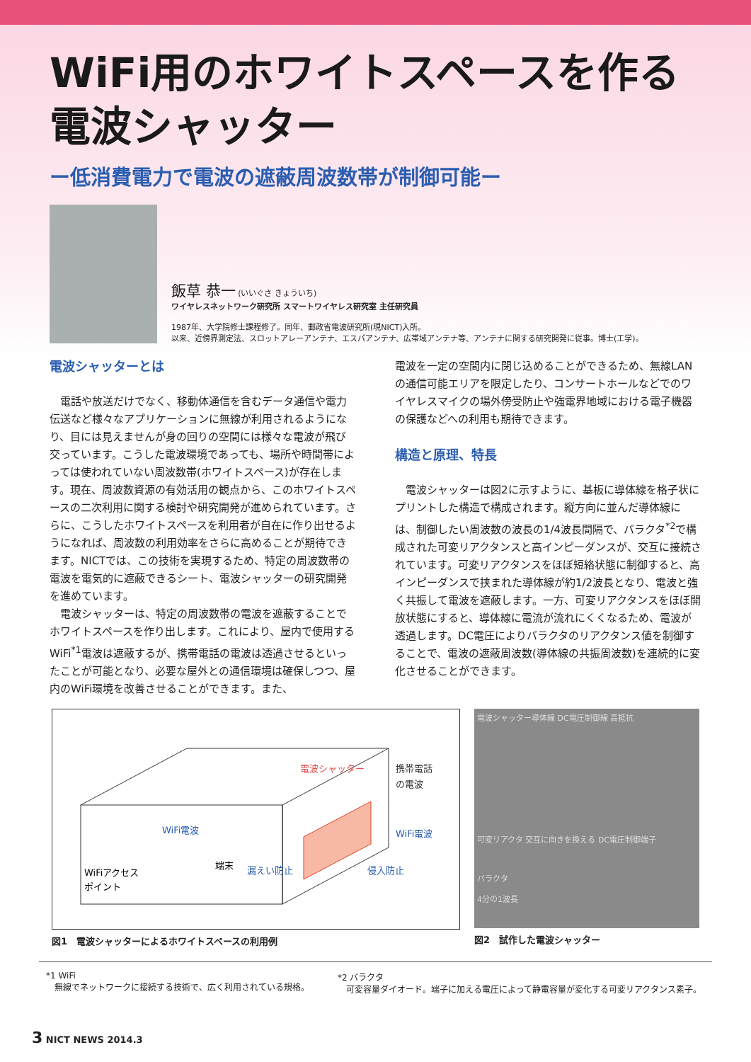WiFi用のホワイトスペースを作る
電波シャッター
ー低消費電力で電波の遮蔽周波数帯が制御可能ー
飯草 恭一 (いいぐさ きょういち)
ワイヤレスネットワーク研究所 スマートワイヤレス研究室 主任研究員
1987年、大学院修士課程修了。同年、郵政省電波研究所(現NICT)入所。
以来、近傍界測定法、スロットアレーアンテナ、エスパアンテナ、広帯域アンテナ等、アンテナに関する研究開発に従事。博士(工学)。
電波シャッターとは
電話や放送だけでなく、移動体通信を含むデータ通信や電力伝送など様々なアプリケーションに無線が利用されるようになり、目には見えませんが身の回りの空間には様々な電波が飛び交っています。こうした電波環境であっても、場所や時間帯によっては使われていない周波数帯(ホワイトスペース)が存在します。現在、周波数資源の有効活用の観点から、このホワイトスペースの二次利用に関する検討や研究開発が進められています。さらに、こうしたホワイトスペースを利用者が自在に作り出せるようになれば、周波数の利用効率をさらに高めることが期待できます。NICTでは、この技術を実現するため、特定の周波数帯の電波を電気的に遮蔽できるシート、電波シャッターの研究開発を進めています。
電波シャッターは、特定の周波数帯の電波を遮蔽することでホワイトスペースを作り出します。これにより、屋内で使用するWiFi<sup>*1</sup>電波は遮蔽するが、携帯電話の電波は透過させるといったことが可能となり、必要な屋外との通信環境は確保しつつ、屋内のWiFi環境を改善させることができます。また、
電波を一定の空間内に閉じ込めることができるため、無線LANの通信可能エリアを限定したり、コンサートホールなどでのワイヤレスマイクの場外傍受防止や強電界地域における電子機器の保護などへの利用も期待できます。
構造と原理、特長
電波シャッターは図2に示すように、基板に導体線を格子状にプリントした構造で構成されます。縦方向に並んだ導体線には、制御したい周波数の波長の1/4波長間隔で、バラクタ<sup>*2</sup>で構成された可変リアクタンスと高インピーダンスが、交互に接続されています。可変リアクタンスをほぼ短絡状態に制御すると、高インピーダンスで挟まれた導体線が約1/2波長となり、電波と強く共振して電波を遮蔽します。一方、可変リアクタンスをほぼ開放状態にすると、導体線に電流が流れにくくなるため、電波が透過します。DC電圧によりバラクタのリアクタンス値を制御することで、電波の遮蔽周波数(導体線の共振周波数)を連続的に変化させることができます。
電波シャッター
携帯電話
の電波
WiFi電波
WiFi電波
端末
漏えい防止
侵入防止
WiFiアクセス
ポイント
図1　電波シャッターによるホワイトスペースの利用例
電波シャッター導体線 DC電圧制御線 高抵抗
可変リアクタ 交互に向きを換える DC電圧制御端子
バラクタ
4分の1波長
図2　試作した電波シャッター
*1 WiFi
　無線でネットワークに接続する技術で、広く利用されている規格。
*2 バラクタ
　可変容量ダイオード。端子に加える電圧によって静電容量が変化する可変リアクタンス素子。
3 NICT NEWS 2014.3